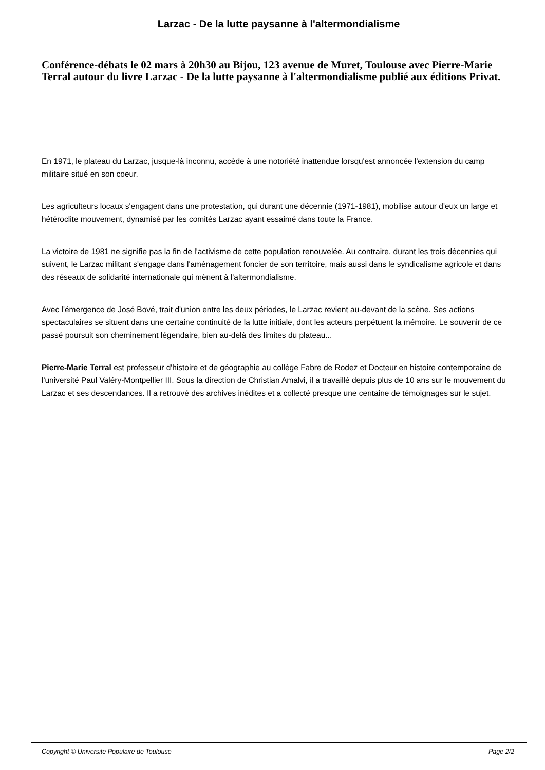Larzac - De la lutte paysanne à l'altermondialisme
Conférence-débats le 02 mars à 20h30 au Bijou, 123 avenue de Muret, Toulouse avec Pierre-Marie Terral autour du livre Larzac - De la lutte paysanne à l'altermondialisme publié aux éditions Privat.
En 1971, le plateau du Larzac, jusque-là inconnu, accède à une notoriété inattendue lorsqu'est annoncée l'extension du camp militaire situé en son coeur.
Les agriculteurs locaux s'engagent dans une protestation, qui durant une décennie (1971-1981), mobilise autour d'eux un large et hétéroclite mouvement, dynamisé par les comités Larzac ayant essaimé dans toute la France.
La victoire de 1981 ne signifie pas la fin de l'activisme de cette population renouvelée. Au contraire, durant les trois décennies qui suivent, le Larzac militant s'engage dans l'aménagement foncier de son territoire, mais aussi dans le syndicalisme agricole et dans des réseaux de solidarité internationale qui mènent à l'altermondialisme.
Avec l'émergence de José Bové, trait d'union entre les deux périodes, le Larzac revient au-devant de la scène. Ses actions spectaculaires se situent dans une certaine continuité de la lutte initiale, dont les acteurs perpétuent la mémoire. Le souvenir de ce passé poursuit son cheminement légendaire, bien au-delà des limites du plateau...
Pierre-Marie Terral est professeur d'histoire et de géographie au collège Fabre de Rodez et Docteur en histoire contemporaine de l'université Paul Valéry-Montpellier III. Sous la direction de Christian Amalvi, il a travaillé depuis plus de 10 ans sur le mouvement du Larzac et ses descendances. Il a retrouvé des archives inédites et a collecté presque une centaine de témoignages sur le sujet.
Copyright © Universite Populaire de Toulouse Page 2/2